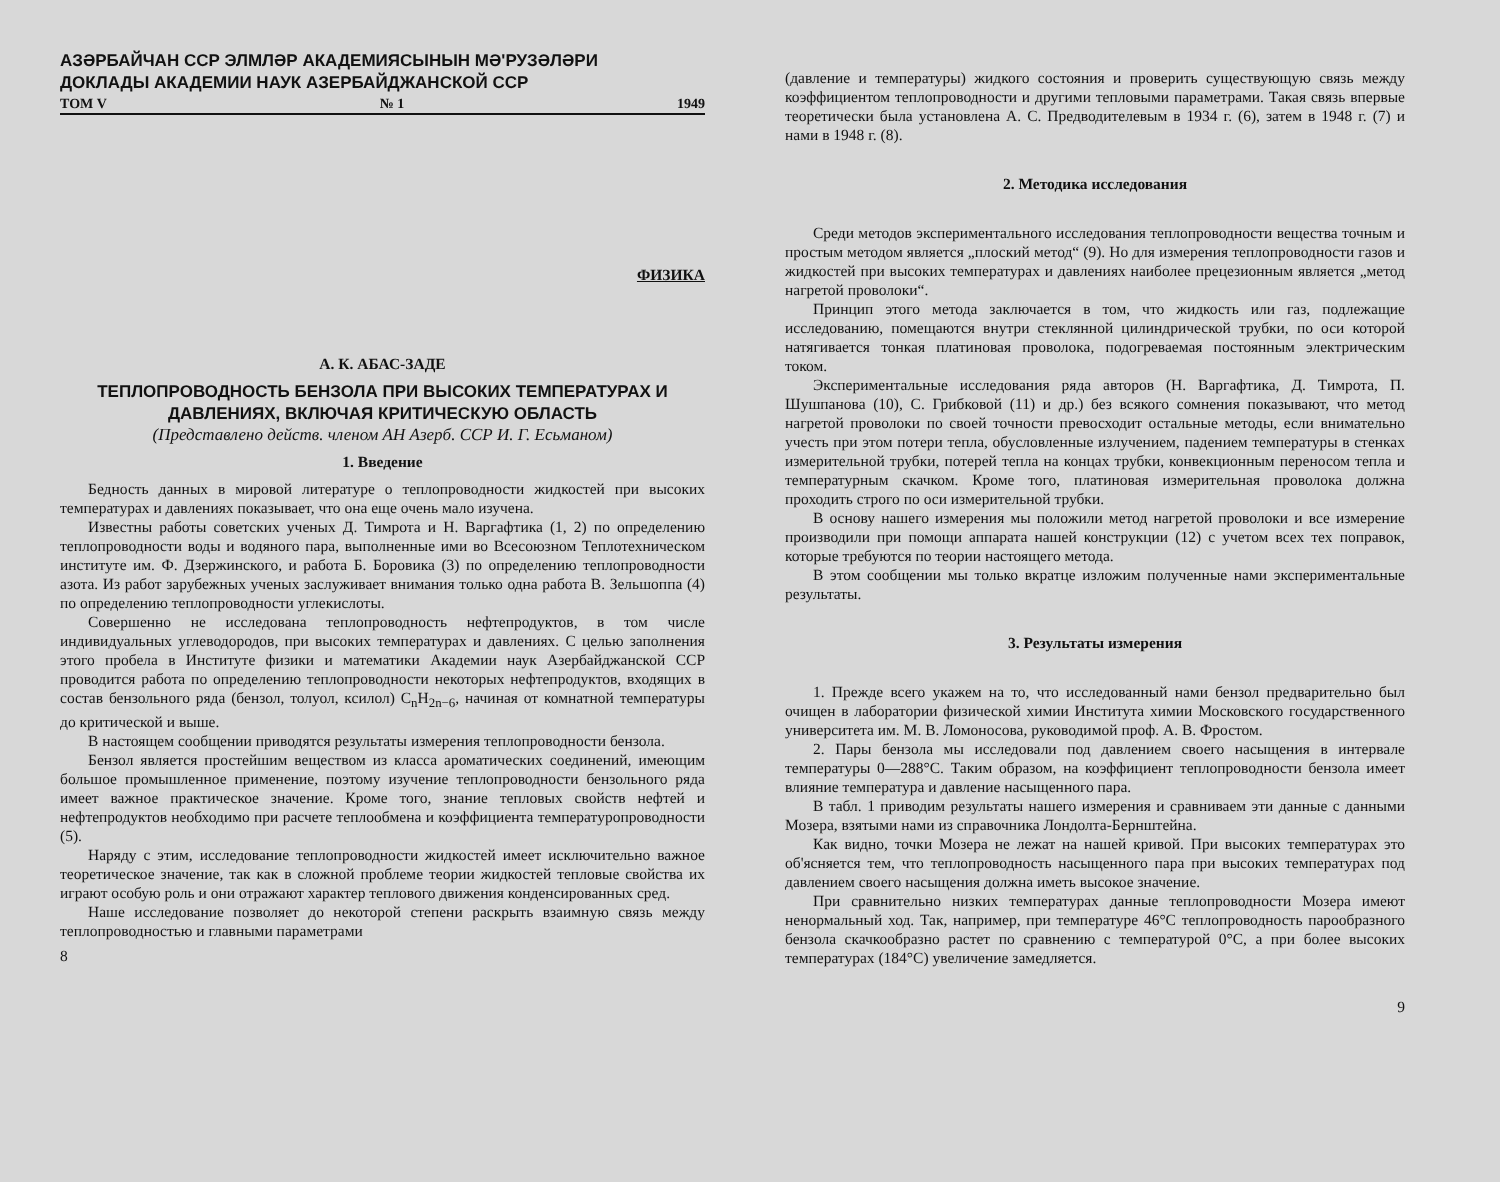АЗӘРБАЙЧАН ССР ЭЛМЛӘР АКАДЕМИЯСЫНЫН МӘ'РУЗӘЛӘРИ
ДОКЛАДЫ АКАДЕМИИ НАУК АЗЕРБАЙДЖАНСКОЙ ССР
ТОМ V № 1 1949
ФИЗИКА
А. К. АБАС-ЗАДЕ
ТЕПЛОПРОВОДНОСТЬ БЕНЗОЛА ПРИ ВЫСОКИХ ТЕМПЕРАТУРАХ И ДАВЛЕНИЯХ, ВКЛЮЧАЯ КРИТИЧЕСКУЮ ОБЛАСТЬ
(Представлено действ. членом АН Азерб. ССР И. Г. Есьманом)
1. Введение
Бедность данных в мировой литературе о теплопроводности жидкостей при высоких температурах и давлениях показывает, что она еще очень мало изучена.
Известны работы советских ученых Д. Тимрота и Н. Варгафтика (1, 2) по определению теплопроводности воды и водяного пара, выполненные ими во Всесоюзном Теплотехническом институте им. Ф. Дзержинского, и работа Б. Боровика (3) по определению теплопроводности азота. Из работ зарубежных ученых заслуживает внимания только одна работа В. Зельшоппа (4) по определению теплопроводности углекислоты.
Совершенно не исследована теплопроводность нефтепродуктов, в том числе индивидуальных углеводородов, при высоких температурах и давлениях. С целью заполнения этого пробела в Институте физики и математики Академии наук Азербайджанской ССР проводится работа по определению теплопроводности некоторых нефтепродуктов, входящих в состав бензольного ряда (бензол, толуол, ксилол) C<sub>n</sub>H<sub>2n−6</sub>, начиная от комнатной температуры до критической и выше.
В настоящем сообщении приводятся результаты измерения теплопроводности бензола.
Бензол является простейшим веществом из класса ароматических соединений, имеющим большое промышленное применение, поэтому изучение теплопроводности бензольного ряда имеет важное практическое значение. Кроме того, знание тепловых свойств нефтей и нефтепродуктов необходимо при расчете теплообмена и коэффициента температуропроводности (5).
Наряду с этим, исследование теплопроводности жидкостей имеет исключительно важное теоретическое значение, так как в сложной проблеме теории жидкостей тепловые свойства их играют особую роль и они отражают характер теплового движения конденсированных сред.
Наше исследование позволяет до некоторой степени раскрыть взаимную связь между теплопроводностью и главными параметрами
8
(давление и температуры) жидкого состояния и проверить существующую связь между коэффициентом теплопроводности и другими тепловыми параметрами. Такая связь впервые теоретически была установлена А. С. Предводителевым в 1934 г. (6), затем в 1948 г. (7) и нами в 1948 г. (8).
2. Методика исследования
Среди методов экспериментального исследования теплопроводности вещества точным и простым методом является „плоский метод“ (9). Но для измерения теплопроводности газов и жидкостей при высоких температурах и давлениях наиболее прецезионным является „метод нагретой проволоки“.
Принцип этого метода заключается в том, что жидкость или газ, подлежащие исследованию, помещаются внутри стеклянной цилиндрической трубки, по оси которой натягивается тонкая платиновая проволока, подогреваемая постоянным электрическим током.
Экспериментальные исследования ряда авторов (Н. Варгафтика, Д. Тимрота, П. Шушпанова (10), С. Грибковой (11) и др.) без всякого сомнения показывают, что метод нагретой проволоки по своей точности превосходит остальные методы, если внимательно учесть при этом потери тепла, обусловленные излучением, падением температуры в стенках измерительной трубки, потерей тепла на концах трубки, конвекционным переносом тепла и температурным скачком. Кроме того, платиновая измерительная проволока должна проходить строго по оси измерительной трубки.
В основу нашего измерения мы положили метод нагретой проволоки и все измерение производили при помощи аппарата нашей конструкции (12) с учетом всех тех поправок, которые требуются по теории настоящего метода.
В этом сообщении мы только вкратце изложим полученные нами экспериментальные результаты.
3. Результаты измерения
1. Прежде всего укажем на то, что исследованный нами бензол предварительно был очищен в лаборатории физической химии Института химии Московского государственного университета им. М. В. Ломоносова, руководимой проф. А. В. Фростом.
2. Пары бензола мы исследовали под давлением своего насыщения в интервале температуры 0—288°С. Таким образом, на коэффициент теплопроводности бензола имеет влияние температура и давление насыщенного пара.
В табл. 1 приводим результаты нашего измерения и сравниваем эти данные с данными Мозера, взятыми нами из справочника Лондолта-Бернштейна.
Как видно, точки Мозера не лежат на нашей кривой. При высоких температурах это об'ясняется тем, что теплопроводность насыщенного пара при высоких температурах под давлением своего насыщения должна иметь высокое значение.
При сравнительно низких температурах данные теплопроводности Мозера имеют ненормальный ход. Так, например, при температуре 46°С теплопроводность парообразного бензола скачкообразно растет по сравнению с температурой 0°С, а при более высоких температурах (184°С) увеличение замедляется.
9